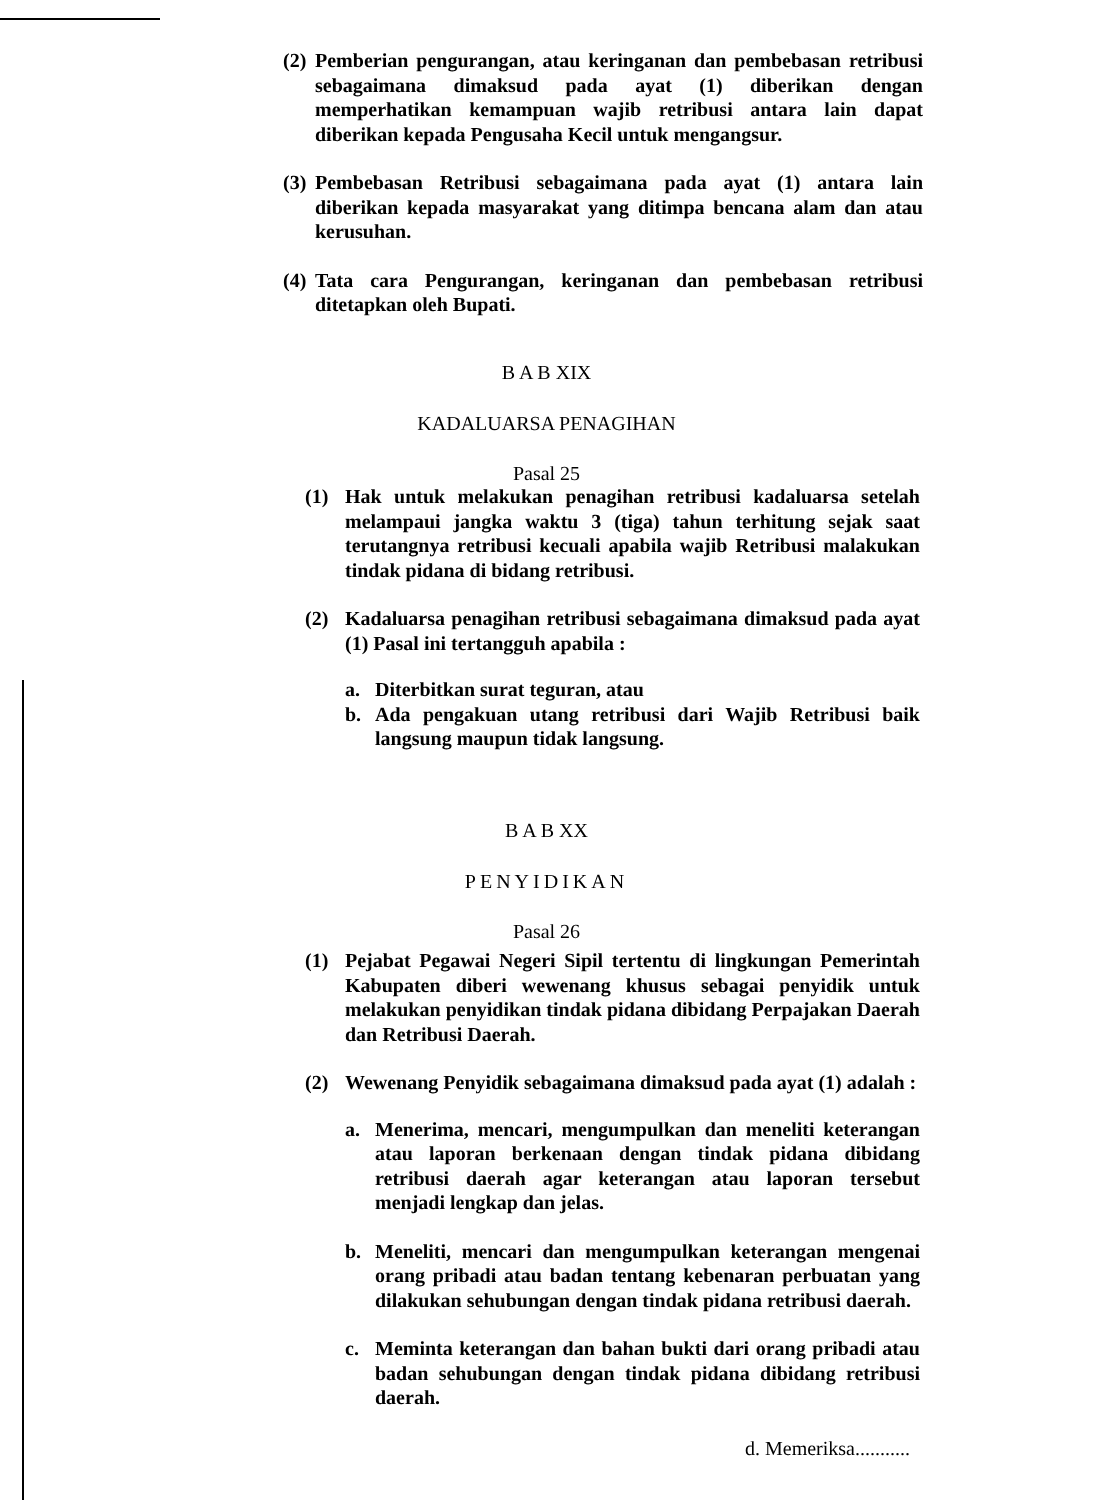(2) Pemberian pengurangan, atau keringanan dan pembebasan retribusi sebagaimana dimaksud pada ayat (1) diberikan dengan memperhatikan kemampuan wajib retribusi antara lain dapat diberikan kepada Pengusaha Kecil untuk mengangsur.
(3) Pembebasan Retribusi sebagaimana pada ayat (1) antara lain diberikan kepada masyarakat yang ditimpa bencana alam dan atau kerusuhan.
(4) Tata cara Pengurangan, keringanan dan pembebasan retribusi ditetapkan oleh Bupati.
B A B XIX
KADALUARSA PENAGIHAN
Pasal 25
(1) Hak untuk melakukan penagihan retribusi kadaluarsa setelah melampaui jangka waktu 3 (tiga) tahun terhitung sejak saat terutangnya retribusi kecuali apabila wajib Retribusi malakukan tindak pidana di bidang retribusi.
(2) Kadaluarsa penagihan retribusi sebagaimana dimaksud pada ayat (1) Pasal ini tertangguh apabila :
a. Diterbitkan surat teguran, atau
b. Ada pengakuan utang retribusi dari Wajib Retribusi baik langsung maupun tidak langsung.
B A B XX
PENYIDIKAN
Pasal 26
(1) Pejabat Pegawai Negeri Sipil tertentu di lingkungan Pemerintah Kabupaten diberi wewenang khusus sebagai penyidik untuk melakukan penyidikan tindak pidana dibidang Perpajakan Daerah dan Retribusi Daerah.
(2) Wewenang Penyidik sebagaimana dimaksud pada ayat (1) adalah :
a. Menerima, mencari, mengumpulkan dan meneliti keterangan atau laporan berkenaan dengan tindak pidana dibidang retribusi daerah agar keterangan atau laporan tersebut menjadi lengkap dan jelas.
b. Meneliti, mencari dan mengumpulkan keterangan mengenai orang pribadi atau badan tentang kebenaran perbuatan yang dilakukan sehubungan dengan tindak pidana retribusi daerah.
c. Meminta keterangan dan bahan bukti dari orang pribadi atau badan sehubungan dengan tindak pidana dibidang retribusi daerah.
d. Memeriksa...........